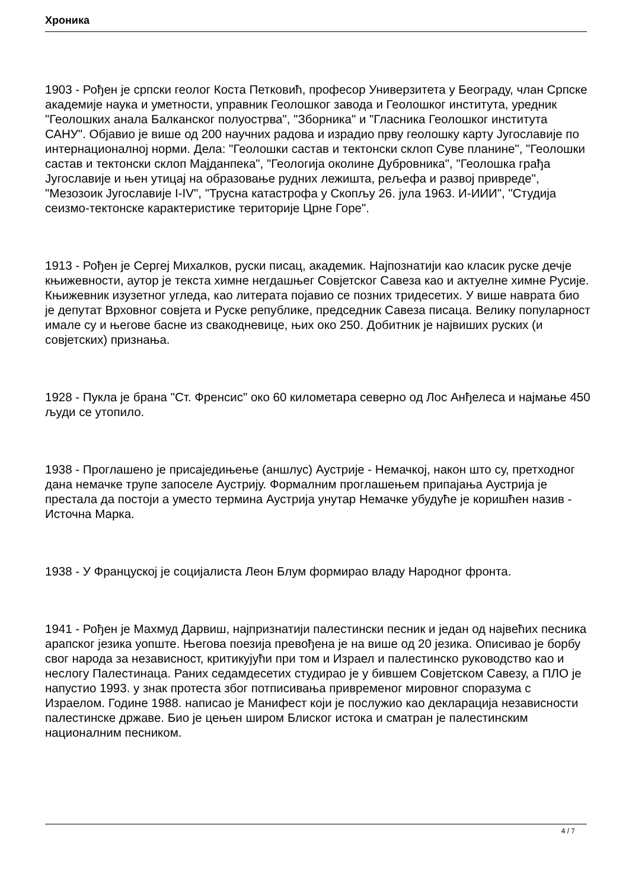Хроника
1903 - Рођен је српски геолог Коста Петковић, професор Универзитета у Београду, члан Српске академије наука и уметности, управник Геолошког завода и Геолошког института, уредник "Геолошких анала Балканског полуострва", "Зборника" и "Гласника Геолошког института САНУ". Објавио је више од 200 научних радова и израдио прву геолошку карту Југославије по интернационалној норми. Дела: "Геолошки састав и тектонски склоп Суве планине", "Геолошки састав и тектонски склоп Мајданпека", "Геологија околине Дубровника", "Геолошка грађа Југославије и њен утицај на образовање рудних лежишта, рељефа и развој привреде", "Мезозоик Југославије I-IV", "Трусна катастрофа у Скопљу 26. јула 1963. И-ИИИ", "Студија сеизмо-тектонске карактеристике територије Црне Горе".
1913 - Рођен је Сергеј Михалков, руски писац, академик. Најпознатији као класик руске дечје књижевности, аутор је текста химне негдашњег Совјетског Савеза као и актуелне химне Русије. Књижевник изузетног угледа, као литерата појавио се позних тридесетих. У више наврата био је депутат Врховног совјета и Руске републике, председник Савеза писаца. Велику популарност имале су и његове басне из свакодневице, њих око 250. Добитник је највиших руских (и совјетских) признања.
1928 - Пукла је брана "Ст. Френсис" око 60 километара северно од Лос Анђелеса и најмање 450 људи се утопило.
1938 - Проглашено је присаједињење (аншлус) Аустрије - Немачкој, након што су, претходног дана немачке трупе запоселе Аустрију. Формалним проглашењем припајања Аустрија је престала да постоји а уместо термина Аустрија унутар Немачке убудуће је коришћен назив - Источна Марка.
1938 - У Француској је социјалиста Леон Блум формирао владу Народног фронта.
1941 - Рођен је Махмуд Дарвиш, најпризнатији палестински песник и један од највећих песника арапског језика уопште. Његова поезија превођена је на више од 20 језика. Описивао је борбу свог народа за независност, критикујући при том и Израел и палестинско руководство као и неслогу Палестинаца. Раних седамдесетих студирао је у бившем Совјетском Савезу, а ПЛО је напустио 1993. у знак протеста због потписивања привременог мировног споразума с Израелом. Године 1988. написао је Манифест који је послужио као декларација независности палестинске државе. Био је цењен широм Блиског истока и сматран је палестинским националним песником.
4 / 7